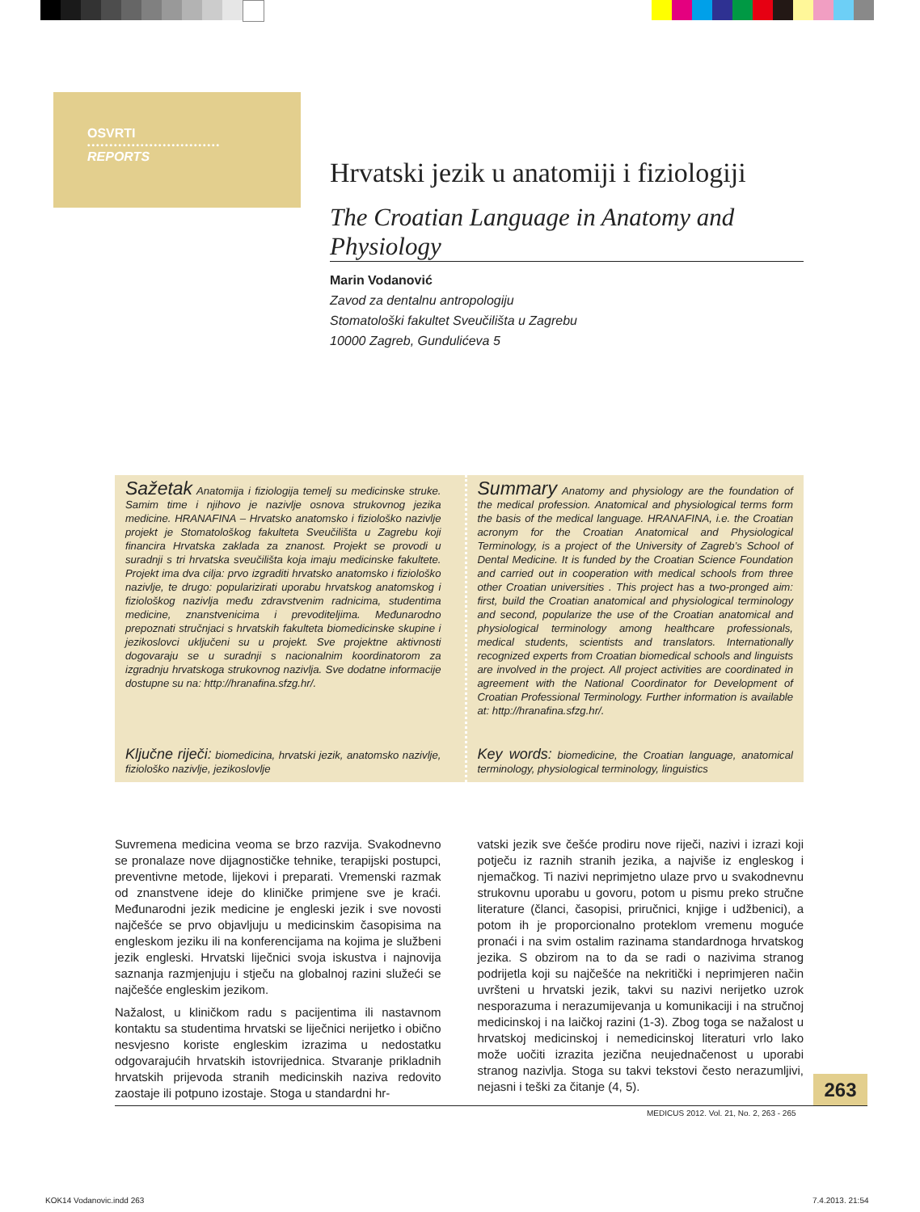OSVRTI
••••••••••••••••••••••••••••••
REPORTS
Hrvatski jezik u anatomiji i fiziologiji
The Croatian Language in Anatomy and Physiology
Marin Vodanović
Zavod za dentalnu antropologiju
Stomatološki fakultet Sveučilišta u Zagrebu
10000 Zagreb, Gundulićeva 5
Sažetak Anatomija i fiziologija temelj su medicinske struke. Samim time i njihovo je nazivlje osnova strukovnog jezika medicine. HRANAFINA – Hrvatsko anatomsko i fiziološko nazivlje projekt je Stomatološkog fakulteta Sveučilišta u Zagrebu koji financira Hrvatska zaklada za znanost. Projekt se provodi u suradnji s tri hrvatska sveučilišta koja imaju medicinske fakultete. Projekt ima dva cilja: prvo izgraditi hrvatsko anatomsko i fiziološko nazivlje, te drugo: popularizirati uporabu hrvatskog anatomskog i fiziološkog nazivlja među zdravstvenim radnicima, studentima medicine, znanstvenicima i prevoditeljima. Međunarodno prepoznati stručnjaci s hrvatskih fakulteta biomedicinske skupine i jezikoslovci uključeni su u projekt. Sve projektne aktivnosti dogovaraju se u suradnji s nacionalnim koordinatorom za izgradnju hrvatskoga strukovnog nazivlja. Sve dodatne informacije dostupne su na: http://hranafina.sfzg.hr/.
Ključne riječi: biomedicina, hrvatski jezik, anatomsko nazivlje, fiziološko nazivlje, jezikoslovlje
Summary Anatomy and physiology are the foundation of the medical profession. Anatomical and physiological terms form the basis of the medical language. HRANAFINA, i.e. the Croatian acronym for the Croatian Anatomical and Physiological Terminology, is a project of the University of Zagreb’s School of Dental Medicine. It is funded by the Croatian Science Foundation and carried out in cooperation with medical schools from three other Croatian universities . This project has a two-pronged aim: first, build the Croatian anatomical and physiological terminology and second, popularize the use of the Croatian anatomical and physiological terminology among healthcare professionals, medical students, scientists and translators. Internationally recognized experts from Croatian biomedical schools and linguists are involved in the project. All project activities are coordinated in agreement with the National Coordinator for Development of Croatian Professional Terminology. Further information is available at: http://hranafina.sfzg.hr/.
Key words: biomedicine, the Croatian language, anatomical terminology, physiological terminology, linguistics
Suvremena medicina veoma se brzo razvija. Svakodnevno se pronalaze nove dijagnostičke tehnike, terapijski postupci, preventivne metode, lijekovi i preparati. Vremenski razmak od znanstvene ideje do kliničke primjene sve je kraći. Međunarodni jezik medicine je engleski jezik i sve novosti najčešće se prvo objavljuju u medicinskim časopisima na engleskom jeziku ili na konferencijama na kojima je službeni jezik engleski. Hrvatski liječnici svoja iskustva i najnovija saznanja razmjenjuju i stječu na globalnoj razini služeći se najčešće engleskim jezikom.
Nažalost, u kliničkom radu s pacijentima ili nastavnom kontaktu sa studentima hrvatski se liječnici nerijetko i obično nesvjesno koriste engleskim izrazima u nedostatku odgovarajućih hrvatskih istovrijednica. Stvaranje prikladnih hrvatskih prijevoda stranih medicinskih naziva redovito zaostaje ili potpuno izostaje. Stoga u standardni hr-
vatski jezik sve češće prodiru nove riječi, nazivi i izrazi koji potječu iz raznih stranih jezika, a najviše iz engleskog i njemačkog. Ti nazivi neprimjetno ulaze prvo u svakodnevnu strukovnu uporabu u govoru, potom u pismu preko stručne literature (članci, časopisi, priručnici, knjige i udžbenici), a potom ih je proporcionalno proteklom vremenu moguće pronaći i na svim ostalim razinama standardnoga hrvatskog jezika. S obzirom na to da se radi o nazivima stranog podrijetla koji su najčešće na nekritički i neprimjeren način uvršteni u hrvatski jezik, takvi su nazivi nerijetko uzrok nesporazuma i nerazumijevanja u komunikaciji i na stručnoj medicinskoj i na laičkoj razini (1-3). Zbog toga se nažalost u hrvatskoj medicinskoj i nemedicinskoj literaturi vrlo lako može uočiti izrazita jezična neujednačenost u uporabi stranog nazivlja. Stoga su takvi tekstovi često nerazumljivi, nejasni i teški za čitanje (4, 5).
263
MEDICUS 2012. Vol. 21, No. 2, 263 - 265
KOK14 Vodanovic.indd 263 7.4.2013. 21:54